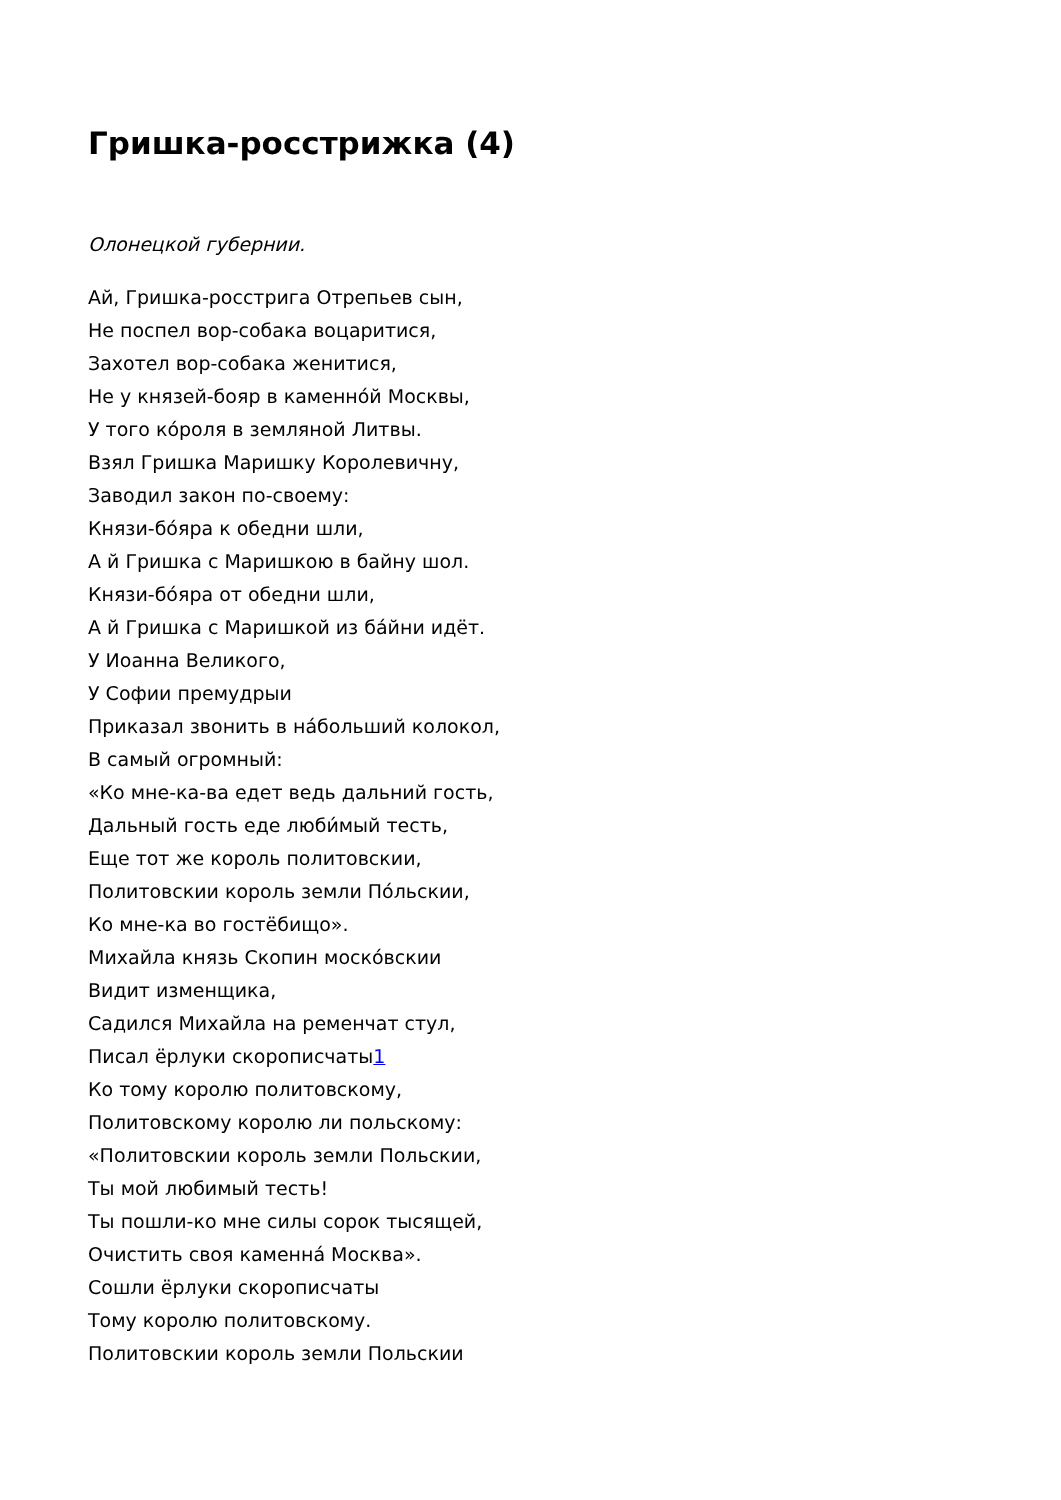Гришка-росстрижка (4)
Олонецкой губернии.
Ай, Гришка-росстрига Отрепьев сын,
Не поспел вор-собака воцаритися,
Захотел вор-собака женитися,
Не у князей-бояр в каменно́й Москвы,
У того ко́роля в земляной Литвы.
Взял Гришка Маришку Королевичну,
Заводил закон по-своему:
Князи-бо́яра к обедни шли,
А й Гришка с Маришкою в байну шол.
Князи-бо́яра от обедни шли,
А й Гришка с Маришкой из ба́йни идёт.
У Иоанна Великого,
У Софии премудрыи
Приказал звонить в на́больший колокол,
В самый огромный:
«Ко мне-ка-ва едет ведь дальний гость,
Дальный гость еде люби́мый тесть,
Еще тот же король политовскии,
Политовскии король земли По́льскии,
Ко мне-ка во гостёбищо».
Михайла князь Скопин моско́вскии
Видит изменщика,
Садился Михайла на ременчат стул,
Писал ёрлуки скорописчаты<sup>1</sup>
Ко тому королю политовскому,
Политовскому королю ли польскому:
«Политовскии король земли Польскии,
Ты мой любимый тесть!
Ты пошли-ко мне силы сорок тысящей,
Очистить своя каменна́ Москва».
Сошли ёрлуки скорописчаты
Тому королю политовскому.
Политовскии король земли Польскии